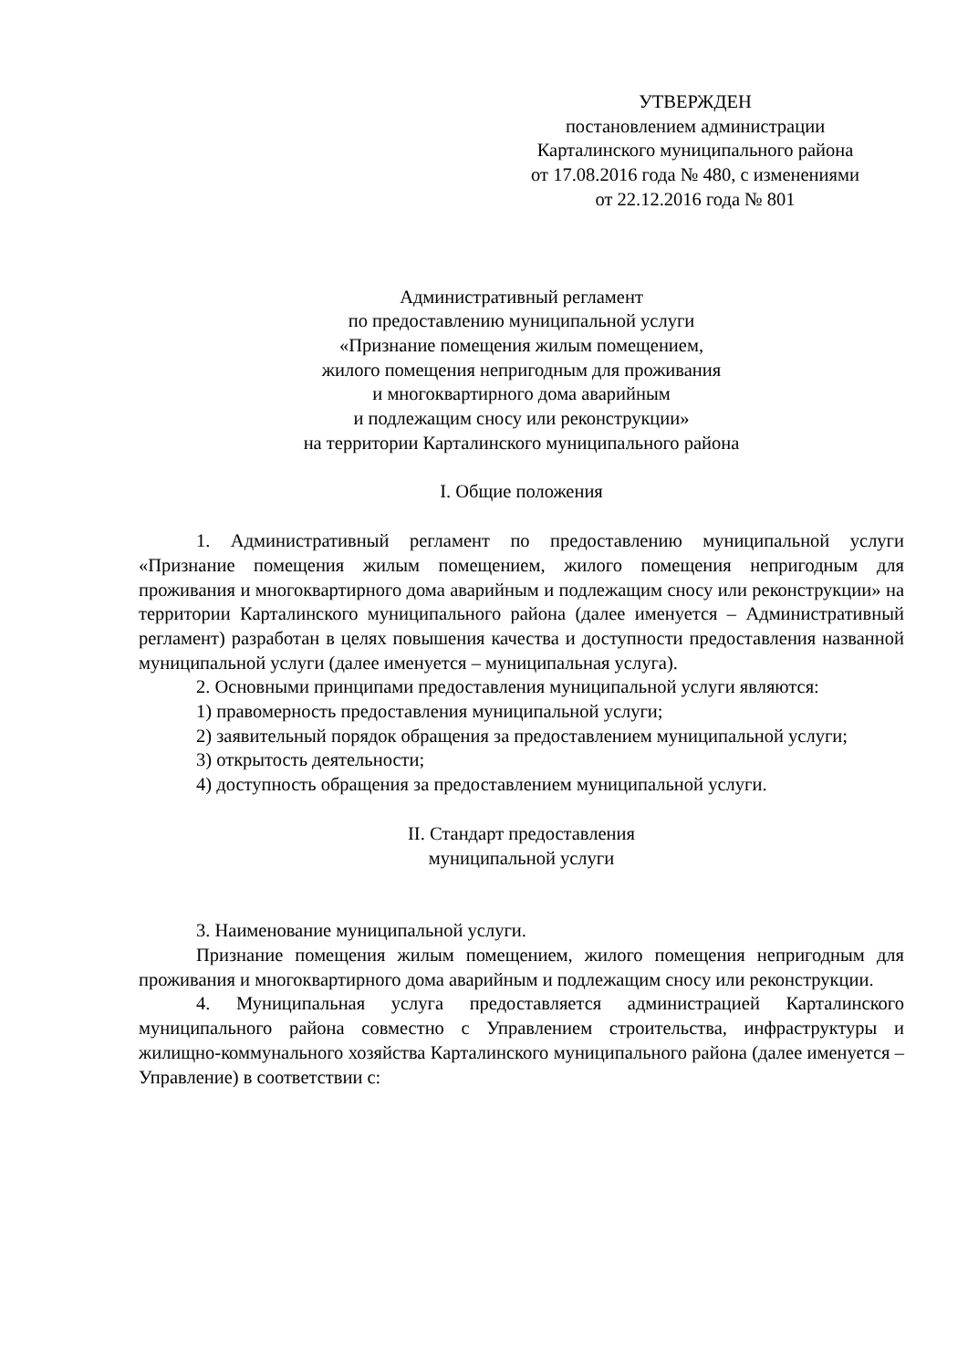УТВЕРЖДЕН
постановлением администрации
Карталинского муниципального района
от 17.08.2016 года № 480, с изменениями
от 22.12.2016 года № 801
Административный регламент
по предоставлению муниципальной услуги
«Признание помещения жилым помещением,
жилого помещения непригодным для проживания
и многоквартирного дома аварийным
и подлежащим сносу или реконструкции»
на территории Карталинского муниципального района
I. Общие положения
1. Административный регламент по предоставлению муниципальной услуги «Признание помещения жилым помещением, жилого помещения непригодным для проживания и многоквартирного дома аварийным и подлежащим сносу или реконструкции» на территории Карталинского муниципального района (далее именуется – Административный регламент) разработан в целях повышения качества и доступности предоставления названной муниципальной услуги (далее именуется – муниципальная услуга).
2. Основными принципами предоставления муниципальной услуги являются:
1) правомерность предоставления муниципальной услуги;
2) заявительный порядок обращения за предоставлением муниципальной услуги;
3) открытость деятельности;
4) доступность обращения за предоставлением муниципальной услуги.
II. Стандарт предоставления
муниципальной услуги
3. Наименование муниципальной услуги.
Признание помещения жилым помещением, жилого помещения непригодным для проживания и многоквартирного дома аварийным и подлежащим сносу или реконструкции.
4. Муниципальная услуга предоставляется администрацией Карталинского муниципального района совместно с Управлением строительства, инфраструктуры и жилищно-коммунального хозяйства Карталинского муниципального района (далее именуется – Управление) в соответствии с: